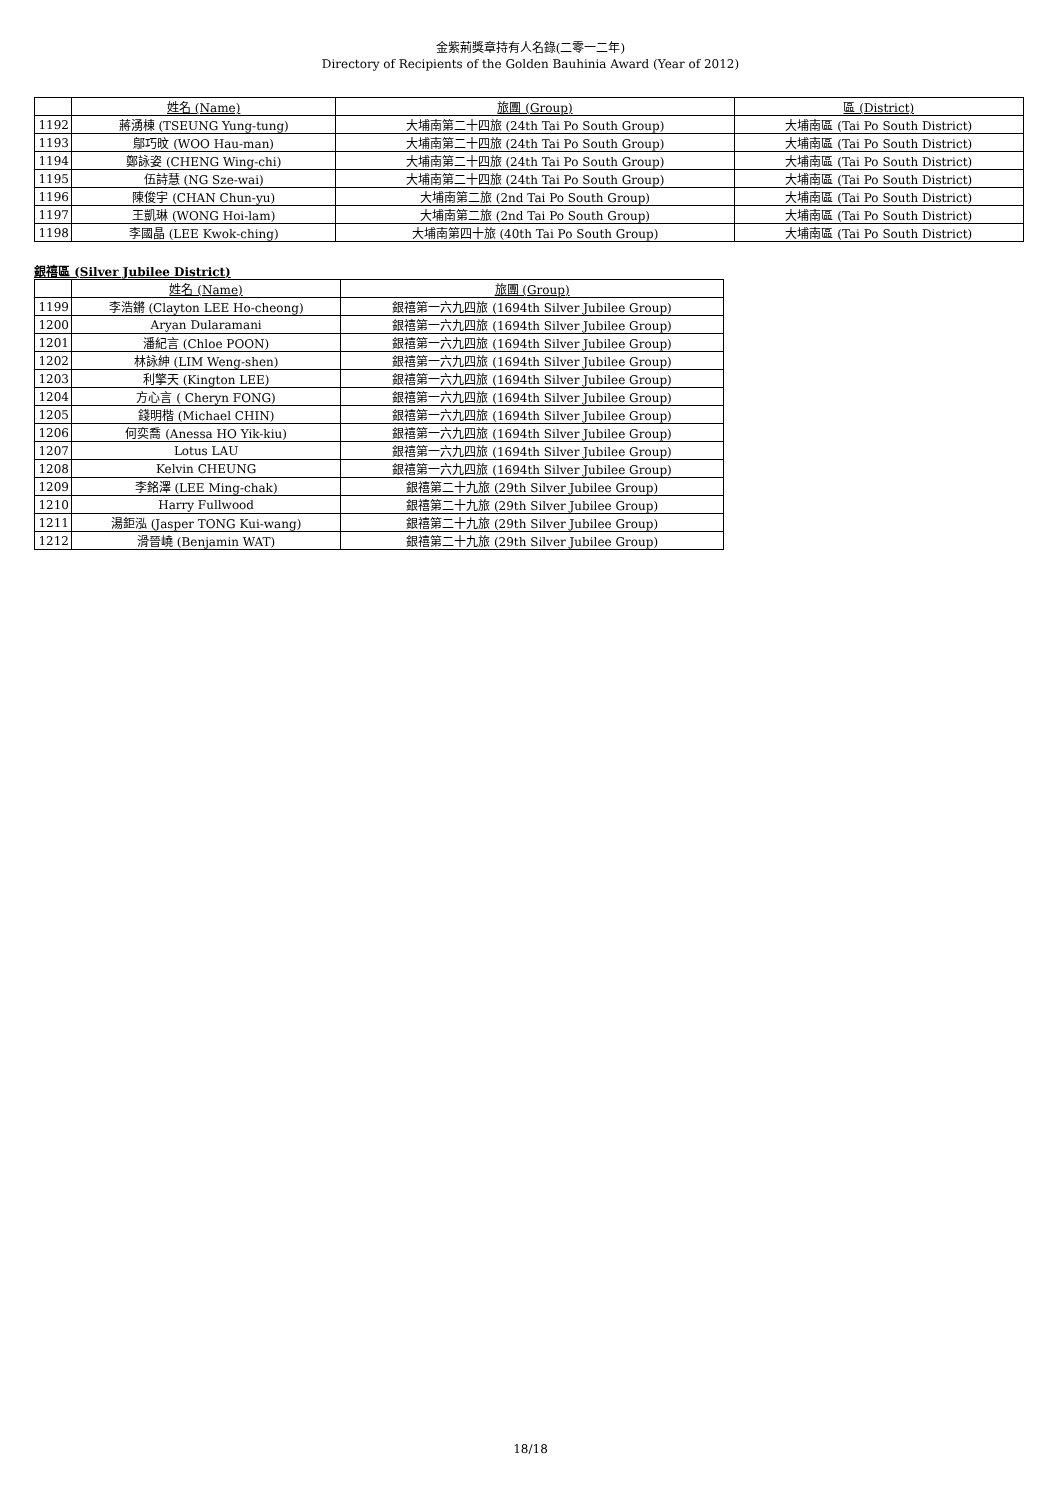金紫荊獎章持有人名錄(二零一二年)
Directory of Recipients of the Golden Bauhinia Award (Year of 2012)
| | 姓名 (Name) | 旅團 (Group) | 區 (District) |
| --- | --- | --- | --- |
| 1192 | 蔣湧棟 (TSEUNG Yung-tung) | 大埔南第二十四旅 (24th Tai Po South Group) | 大埔南區 (Tai Po South District) |
| 1193 | 鄔巧旼 (WOO Hau-man) | 大埔南第二十四旅 (24th Tai Po South Group) | 大埔南區 (Tai Po South District) |
| 1194 | 鄭詠姿 (CHENG Wing-chi) | 大埔南第二十四旅 (24th Tai Po South Group) | 大埔南區 (Tai Po South District) |
| 1195 | 伍詩慧 (NG Sze-wai) | 大埔南第二十四旅 (24th Tai Po South Group) | 大埔南區 (Tai Po South District) |
| 1196 | 陳俊宇 (CHAN Chun-yu) | 大埔南第二旅 (2nd Tai Po South Group) | 大埔南區 (Tai Po South District) |
| 1197 | 王凱琳 (WONG Hoi-lam) | 大埔南第二旅 (2nd Tai Po South Group) | 大埔南區 (Tai Po South District) |
| 1198 | 李國晶 (LEE Kwok-ching) | 大埔南第四十旅 (40th Tai Po South Group) | 大埔南區 (Tai Po South District) |
銀禧區 (Silver Jubilee District)
| | 姓名 (Name) | 旅團 (Group) |
| --- | --- | --- |
| 1199 | 李浩鏘 (Clayton LEE Ho-cheong) | 銀禧第一六九四旅 (1694th Silver Jubilee Group) |
| 1200 | Aryan Dularamani | 銀禧第一六九四旅 (1694th Silver Jubilee Group) |
| 1201 | 潘紀言 (Chloe POON) | 銀禧第一六九四旅 (1694th Silver Jubilee Group) |
| 1202 | 林詠紳 (LIM Weng-shen) | 銀禧第一六九四旅 (1694th Silver Jubilee Group) |
| 1203 | 利擎天 (Kington LEE) | 銀禧第一六九四旅 (1694th Silver Jubilee Group) |
| 1204 | 方心言 ( Cheryn FONG) | 銀禧第一六九四旅 (1694th Silver Jubilee Group) |
| 1205 | 錢明楷 (Michael CHIN) | 銀禧第一六九四旅 (1694th Silver Jubilee Group) |
| 1206 | 何奕喬 (Anessa HO Yik-kiu) | 銀禧第一六九四旅 (1694th Silver Jubilee Group) |
| 1207 | Lotus LAU | 銀禧第一六九四旅 (1694th Silver Jubilee Group) |
| 1208 | Kelvin CHEUNG | 銀禧第一六九四旅 (1694th Silver Jubilee Group) |
| 1209 | 李銘澤 (LEE Ming-chak) | 銀禧第二十九旅 (29th Silver Jubilee Group) |
| 1210 | Harry Fullwood | 銀禧第二十九旅 (29th Silver Jubilee Group) |
| 1211 | 湯鉅泓 (Jasper TONG Kui-wang) | 銀禧第二十九旅 (29th Silver Jubilee Group) |
| 1212 | 滑晉嶢 (Benjamin WAT) | 銀禧第二十九旅 (29th Silver Jubilee Group) |
18/18